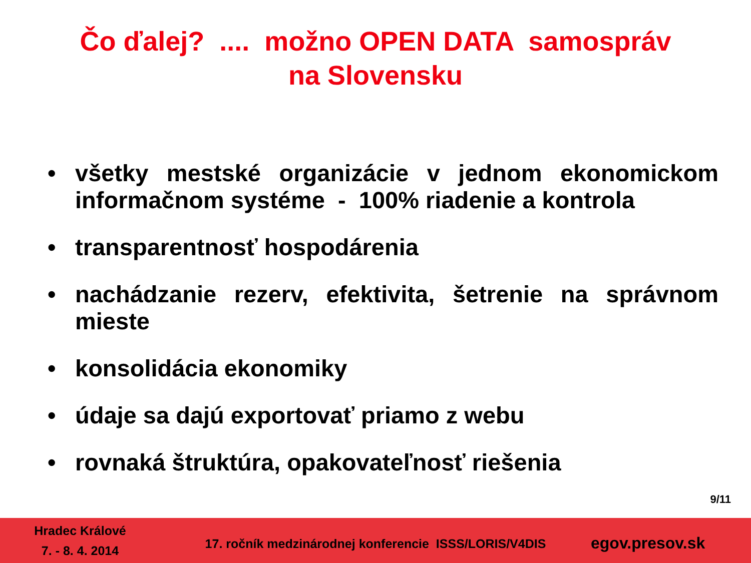Čo ďalej? .... možno OPEN DATA samospráv
na Slovensku
• všetky mestské organizácie v jednom ekonomickom informačnom systéme - 100% riadenie a kontrola
• transparentnosť hospodárenia
• nachádzanie rezerv, efektivita, šetrenie na správnom mieste
• konsolidácia ekonomiky
• údaje sa dajú exportovať priamo z webu
• rovnaká štruktúra, opakovateľnosť riešenia
9/11
Hradec Králové
7. - 8. 4. 2014
17. ročník medzinárodnej konferencie ISSS/LORIS/V4DIS
egov.presov.sk